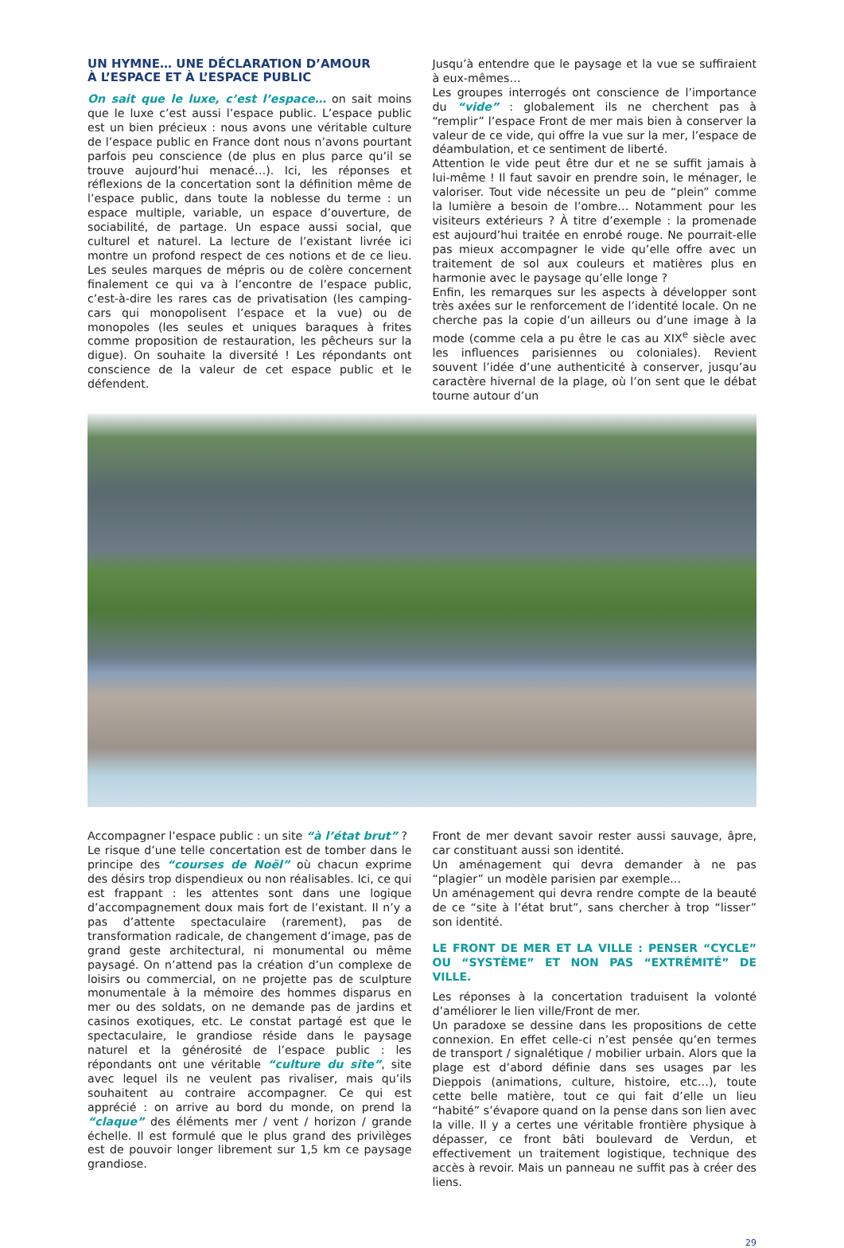UN HYMNE… UNE DÉCLARATION D’AMOUR
À L’ESPACE ET À L’ESPACE PUBLIC
On sait que le luxe, c’est l’espace… on sait moins que le luxe c’est aussi l’espace public. L’espace public est un bien précieux : nous avons une véritable culture de l’espace public en France dont nous n’avons pourtant parfois peu conscience (de plus en plus parce qu’il se trouve aujourd’hui menacé…). Ici, les réponses et réflexions de la concertation sont la définition même de l’espace public, dans toute la noblesse du terme : un espace multiple, variable, un espace d’ouverture, de sociabilité, de partage. Un espace aussi social, que culturel et naturel. La lecture de l’existant livrée ici montre un profond respect de ces notions et de ce lieu. Les seules marques de mépris ou de colère concernent finalement ce qui va à l’encontre de l’espace public, c’est-à-dire les rares cas de privatisation (les camping-cars qui monopolisent l’espace et la vue) ou de monopoles (les seules et uniques baraques à frites comme proposition de restauration, les pêcheurs sur la digue). On souhaite la diversité ! Les répondants ont conscience de la valeur de cet espace public et le défendent.
Jusqu’à entendre que le paysage et la vue se suffiraient à eux-mêmes…
Les groupes interrogés ont conscience de l’importance du “vide” : globalement ils ne cherchent pas à “remplir” l’espace Front de mer mais bien à conserver la valeur de ce vide, qui offre la vue sur la mer, l’espace de déambulation, et ce sentiment de liberté.
Attention le vide peut être dur et ne se suffit jamais à lui-même ! Il faut savoir en prendre soin, le ménager, le valoriser. Tout vide nécessite un peu de “plein” comme la lumière a besoin de l’ombre… Notamment pour les visiteurs extérieurs ? À titre d’exemple : la promenade est aujourd’hui traitée en enrobé rouge. Ne pourrait-elle pas mieux accompagner le vide qu’elle offre avec un traitement de sol aux couleurs et matières plus en harmonie avec le paysage qu’elle longe ?
Enfin, les remarques sur les aspects à développer sont très axées sur le renforcement de l’identité locale. On ne cherche pas la copie d’un ailleurs ou d’une image à la mode (comme cela a pu être le cas au XIX<sup>e</sup> siècle avec les influences parisiennes ou coloniales). Revient souvent l’idée d’une authenticité à conserver, jusqu’au caractère hivernal de la plage, où l’on sent que le débat tourne autour d’un
Accompagner l’espace public : un site “à l’état brut” ?
Le risque d’une telle concertation est de tomber dans le principe des “courses de Noël” où chacun exprime des désirs trop dispendieux ou non réalisables. Ici, ce qui est frappant : les attentes sont dans une logique d’accompagnement doux mais fort de l’existant. Il n’y a pas d’attente spectaculaire (rarement), pas de transformation radicale, de changement d’image, pas de grand geste architectural, ni monumental ou même paysagé. On n’attend pas la création d’un complexe de loisirs ou commercial, on ne projette pas de sculpture monumentale à la mémoire des hommes disparus en mer ou des soldats, on ne demande pas de jardins et casinos exotiques, etc. Le constat partagé est que le spectaculaire, le grandiose réside dans le paysage naturel et la générosité de l’espace public : les répondants ont une véritable “culture du site”, site avec lequel ils ne veulent pas rivaliser, mais qu’ils souhaitent au contraire accompagner. Ce qui est apprécié : on arrive au bord du monde, on prend la “claque” des éléments mer / vent / horizon / grande échelle. Il est formulé que le plus grand des privilèges est de pouvoir longer librement sur 1,5 km ce paysage grandiose.
Front de mer devant savoir rester aussi sauvage, âpre, car constituant aussi son identité.
Un aménagement qui devra demander à ne pas “plagier” un modèle parisien par exemple…
Un aménagement qui devra rendre compte de la beauté de ce “site à l’état brut”, sans chercher à trop “lisser” son identité.
LE FRONT DE MER ET LA VILLE : PENSER “CYCLE” OU “SYSTÈME” ET NON PAS “EXTRÉMITÉ” DE VILLE.
Les réponses à la concertation traduisent la volonté d’améliorer le lien ville/Front de mer.
Un paradoxe se dessine dans les propositions de cette connexion. En effet celle-ci n’est pensée qu’en termes de transport / signalétique / mobilier urbain. Alors que la plage est d’abord définie dans ses usages par les Dieppois (animations, culture, histoire, etc…), toute cette belle matière, tout ce qui fait d’elle un lieu “habité” s’évapore quand on la pense dans son lien avec la ville. Il y a certes une véritable frontière physique à dépasser, ce front bâti boulevard de Verdun, et effectivement un traitement logistique, technique des accès à revoir. Mais un panneau ne suffit pas à créer des liens.
29